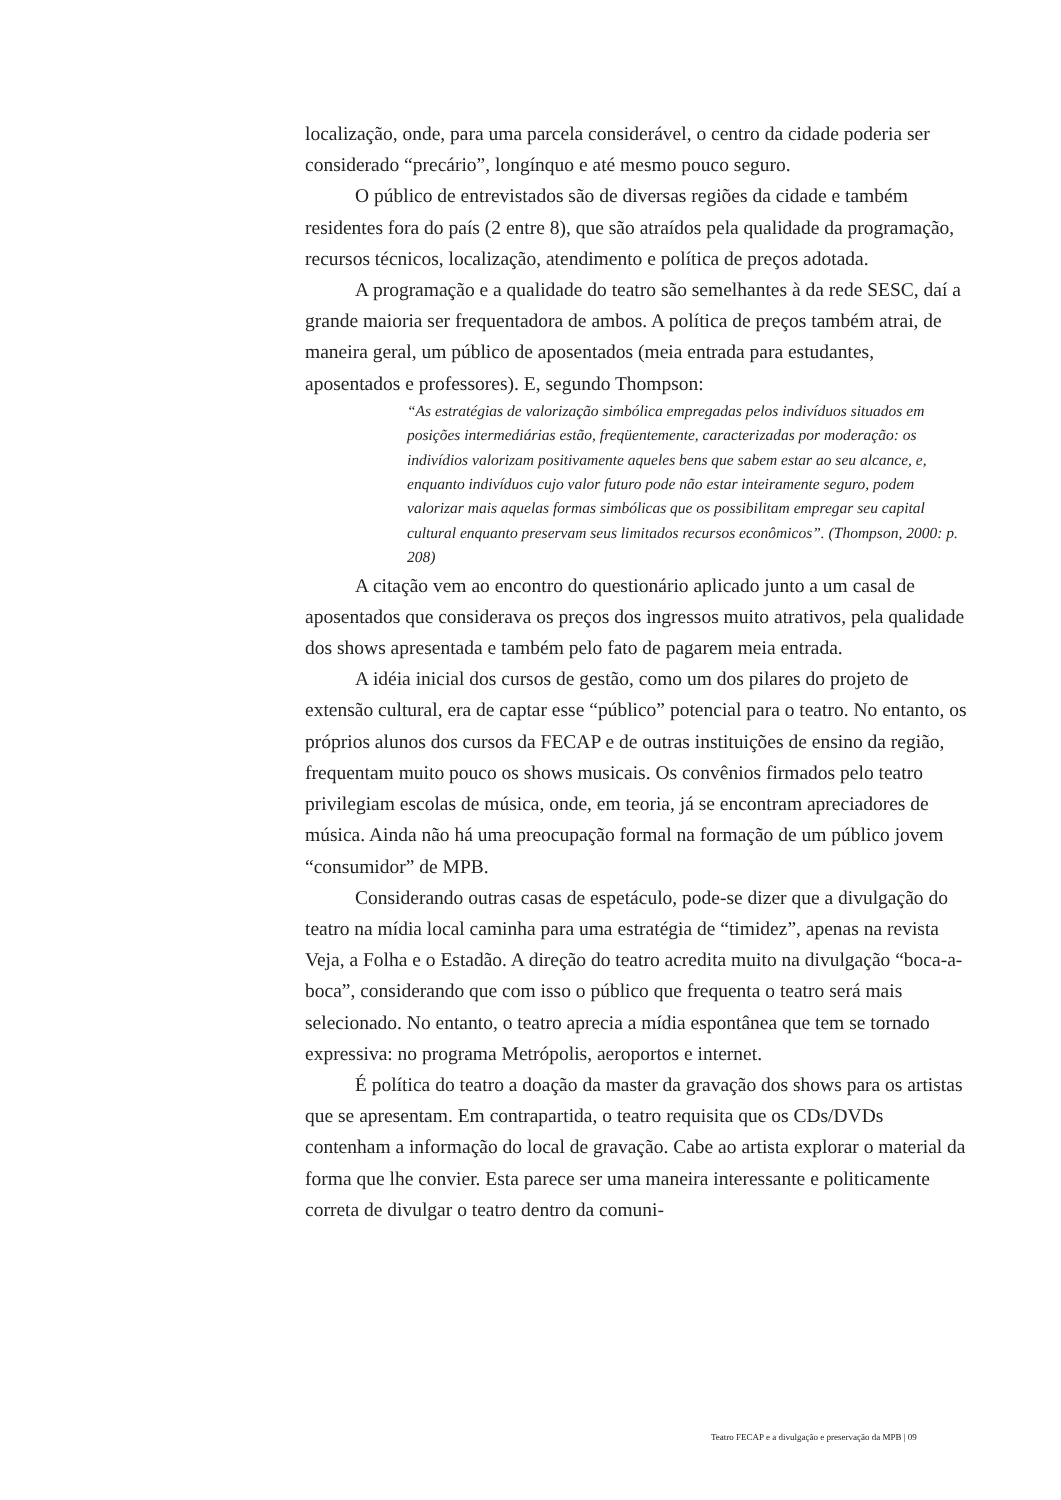localização, onde, para uma parcela considerável, o centro da cidade poderia ser considerado “precário”, longínquo e até mesmo pouco seguro.
O público de entrevistados são de diversas regiões da cidade e também residentes fora do país (2 entre 8), que são atraídos pela qualidade da programação, recursos técnicos, localização, atendimento e política de preços adotada.
A programação e a qualidade do teatro são semelhantes à da rede SESC, daí a grande maioria ser frequentadora de ambos. A política de preços também atrai, de maneira geral, um público de aposentados (meia entrada para estudantes, aposentados e professores). E, segundo Thompson:
“As estratégias de valorização simbólica empregadas pelos indivíduos situados em posições intermediárias estão, freqüentemente, caracterizadas por moderação: os indivídios valorizam positivamente aqueles bens que sabem estar ao seu alcance, e, enquanto indivíduos cujo valor futuro pode não estar inteiramente seguro, podem valorizar mais aquelas formas simbólicas que os possibilitam empregar seu capital cultural enquanto preservam seus limitados recursos econômicos”. (Thompson, 2000: p. 208)
A citação vem ao encontro do questionário aplicado junto a um casal de aposentados que considerava os preços dos ingressos muito atrativos, pela qualidade dos shows apresentada e também pelo fato de pagarem meia entrada.
A idéia inicial dos cursos de gestão, como um dos pilares do projeto de extensão cultural, era de captar esse “público” potencial para o teatro. No entanto, os próprios alunos dos cursos da FECAP e de outras instituições de ensino da região, frequentam muito pouco os shows musicais. Os convênios firmados pelo teatro privilegiam escolas de música, onde, em teoria, já se encontram apreciadores de música. Ainda não há uma preocupação formal na formação de um público jovem “consumidor” de MPB.
Considerando outras casas de espetáculo, pode-se dizer que a divulgação do teatro na mídia local caminha para uma estratégia de “timidez”, apenas na revista Veja, a Folha e o Estadão. A direção do teatro acredita muito na divulgação “boca-a-boca”, considerando que com isso o público que frequenta o teatro será mais selecionado. No entanto, o teatro aprecia a mídia espontânea que tem se tornado expressiva: no programa Metrópolis, aeroportos e internet.
É política do teatro a doação da master da gravação dos shows para os artistas que se apresentam. Em contrapartida, o teatro requisita que os CDs/DVDs contenham a informação do local de gravação. Cabe ao artista explorar o material da forma que lhe convier. Esta parece ser uma maneira interessante e politicamente correta de divulgar o teatro dentro da comuni-
Teatro FECAP e a divulgação e preservação da MPB | 09